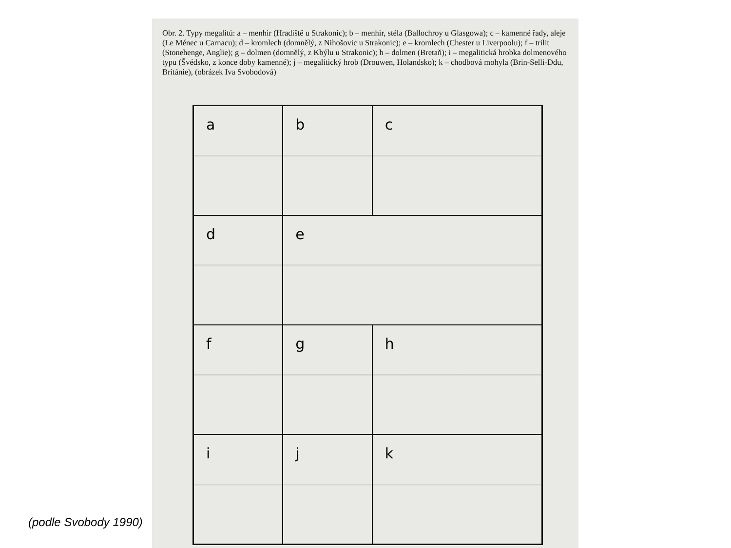Obr. 2. Typy megalitů: a – menhir (Hradiště u Strakonic); b – menhir, stéla (Ballochroy u Glasgowa); c – kamenné řady, aleje (Le Ménec u Carnacu); d – kromlech (domnělý, z Nihošovic u Strakonic); e – kromlech (Chester u Liverpoolu); f – trilit (Stonehenge, Anglie); g – dolmen (domnělý, z Kbýlu u Strakonic); h – dolmen (Bretaň); i – megalitická hrobka dolmenového typu (Švédsko, z konce doby kamenné); j – megalitický hrob (Drouwen, Holandsko); k – chodbová mohyla (Brin-Selli-Ddu, Británie), (obrázek Iva Svobodová)
a
b
c
d
e
f
g
h
i
j
k
(podle Svobody 1990)